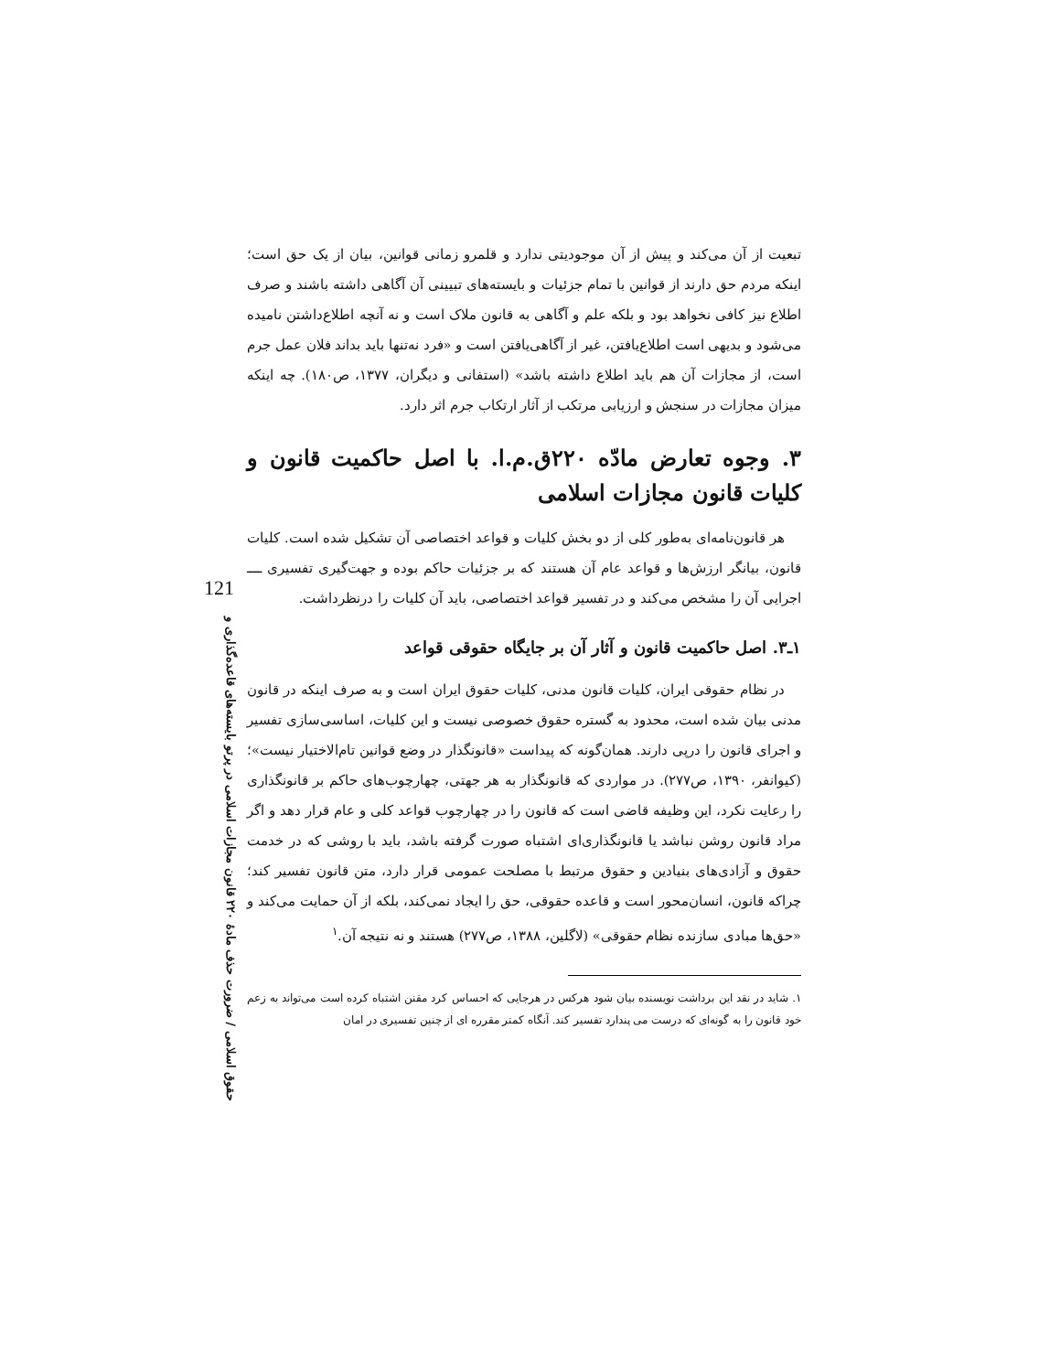121
حقوق اسلامی / ضرورت حذف مادهٔ ۲۲۰ قانون مجازات اسلامی در پرتو بایسته‌های قاعده‌گذاری و
تبعیت از آن می‌کند و پیش از آن موجودیتی ندارد و قلمرو زمانی قوانین، بیان از یک حق است؛ اینکه مردم حق دارند از قوانین با تمام جزئیات و بایسته‌های تبیینی آن آگاهی داشته باشند و صرف اطلاع نیز کافی نخواهد بود و بلکه علم و آگاهی به قانون ملاک است و نه آنچه اطلاع‌داشتن نامیده می‌شود و بدیهی است اطلاع‌یافتن، غیر از آگاهی‌یافتن است و «فرد نه‌تنها باید بداند فلان عمل جرم است، از مجازات آن هم باید اطلاع داشته باشد» (استفانی و دیگران، ۱۳۷۷، ص۱۸۰). چه اینکه میزان مجازات در سنجش و ارزیابی مرتکب از آثار ارتکاب جرم اثر دارد.
۳. وجوه تعارض مادّه ۲۲۰ق.م.ا. با اصل حاکمیت قانون و کلیات قانون مجازات اسلامی
هر قانون‌نامه‌ای به‌طور کلی از دو بخش کلیات و قواعد اختصاصی آن تشکیل شده است. کلیات قانون، بیانگر ارزش‌ها و قواعد عام آن هستند که بر جزئیات حاکم بوده و جهت‌گیری تفسیری ــــ اجرایی آن را مشخص می‌کند و در تفسیر قواعد اختصاصی، باید آن کلیات را درنظرداشت.
۱ـ۳. اصل حاکمیت قانون و آثار آن بر جایگاه حقوقی قواعد
در نظام حقوقی ایران، کلیات قانون مدنی، کلیات حقوق ایران است و به صرف اینکه در قانون مدنی بیان شده است، محدود به گستره حقوق خصوصی نیست و این کلیات، اساسی‌سازی تفسیر و اجرای قانون را درپی دارند. همان‌گونه که پیداست «قانونگذار در وضع قوانین تام‌الاختیار نیست»؛ (کیوانفر، ۱۳۹۰، ص۲۷۷). در مواردی که قانونگذار به هر جهتی، چهارچوب‌های حاکم بر قانونگذاری را رعایت نکرد، این وظیفه قاضی است که قانون را در چهارچوب قواعد کلی و عام قرار دهد و اگر مراد قانون روشن نباشد یا قانونگذاری‌ای اشتباه صورت گرفته باشد، باید با روشی که در خدمت حقوق و آزادی‌های بنیادین و حقوق مرتبط با مصلحت عمومی قرار دارد، متن قانون تفسیر کند؛ چراکه قانون، انسان‌محور است و قاعده حقوقی، حق را ایجاد نمی‌کند، بلکه از آن حمایت می‌کند و «حق‌ها مبادی سازنده نظام حقوقی» (لاگلین، ۱۳۸۸، ص۲۷۷) هستند و نه نتیجه آن.<sup>۱</sup>
۱. شاید در نقد این برداشت نویسنده بیان شود هرکس در هرجایی که احساس کرد مقنن اشتباه کرده است می‌تواند به زعم خود قانون را به گونه‌ای که درست می پندارد تفسیر کند. آنگاه کمتر مقرره ای از چنین تفسیری در امان